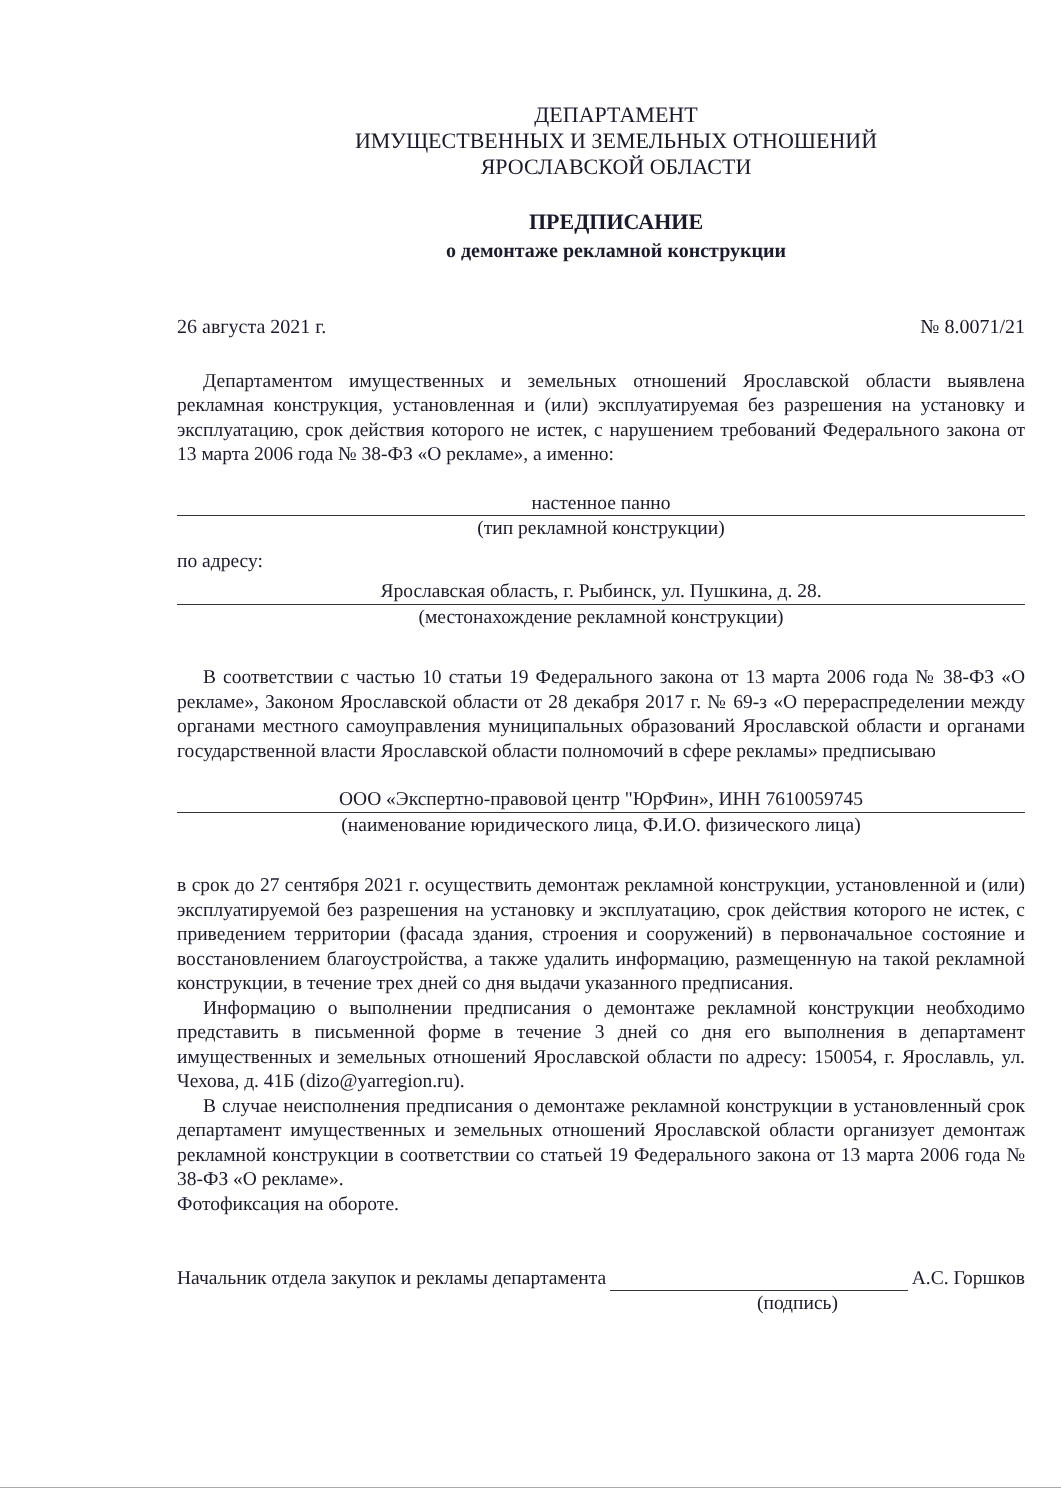ДЕПАРТАМЕНТ
ИМУЩЕСТВЕННЫХ И ЗЕМЕЛЬНЫХ ОТНОШЕНИЙ
ЯРОСЛАВСКОЙ ОБЛАСТИ
ПРЕДПИСАНИЕ
о демонтаже рекламной конструкции
26 августа 2021 г. № 8.0071/21
Департаментом имущественных и земельных отношений Ярославской области выявлена рекламная конструкция, установленная и (или) эксплуатируемая без разрешения на установку и эксплуатацию, срок действия которого не истек, с нарушением требований Федерального закона от 13 марта 2006 года № 38-ФЗ «О рекламе», а именно:
настенное панно
(тип рекламной конструкции)
по адресу:
Ярославская область, г. Рыбинск, ул. Пушкина, д. 28.
(местонахождение рекламной конструкции)
В соответствии с частью 10 статьи 19 Федерального закона от 13 марта 2006 года № 38-ФЗ «О рекламе», Законом Ярославской области от 28 декабря 2017 г. № 69-з «О перераспределении между органами местного самоуправления муниципальных образований Ярославской области и органами государственной власти Ярославской области полномочий в сфере рекламы» предписываю
ООО «Экспертно-правовой центр "ЮрФин», ИНН 7610059745
(наименование юридического лица, Ф.И.О. физического лица)
в срок до 27 сентября 2021 г. осуществить демонтаж рекламной конструкции, установленной и (или) эксплуатируемой без разрешения на установку и эксплуатацию, срок действия которого не истек, с приведением территории (фасада здания, строения и сооружений) в первоначальное состояние и восстановлением благоустройства, а также удалить информацию, размещенную на такой рекламной конструкции, в течение трех дней со дня выдачи указанного предписания.
Информацию о выполнении предписания о демонтаже рекламной конструкции необходимо представить в письменной форме в течение 3 дней со дня его выполнения в департамент имущественных и земельных отношений Ярославской области по адресу: 150054, г. Ярославль, ул. Чехова, д. 41Б (dizo@yarregion.ru).
В случае неисполнения предписания о демонтаже рекламной конструкции в установленный срок департамент имущественных и земельных отношений Ярославской области организует демонтаж рекламной конструкции в соответствии со статьей 19 Федерального закона от 13 марта 2006 года № 38-ФЗ «О рекламе».
Фотофиксация на обороте.
Начальник отдела закупок и рекламы департамента А.С. Горшков
(подпись)